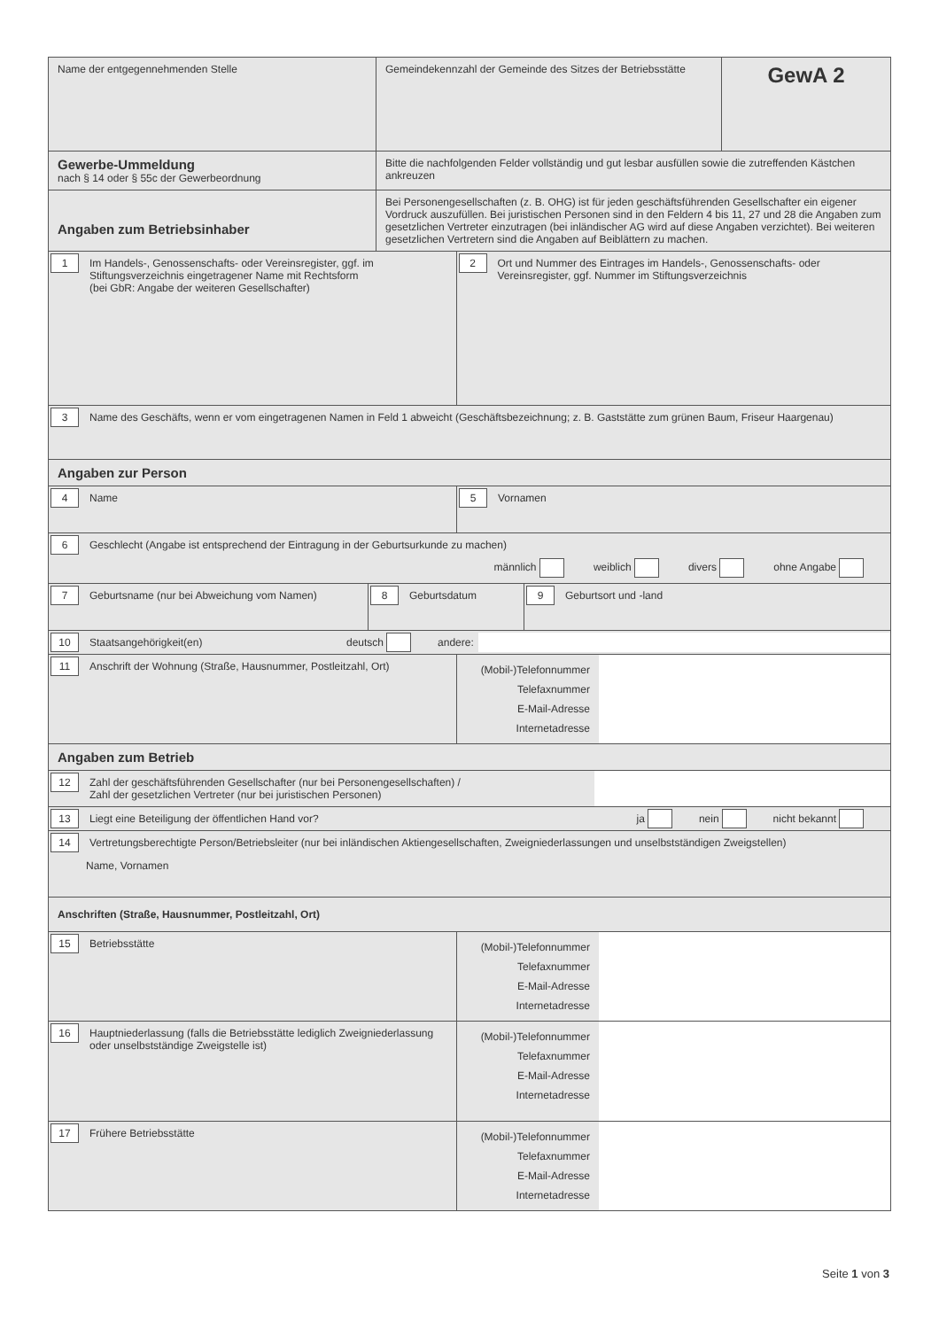Name der entgegennehmenden Stelle Gemeindekennzahl der Gemeinde des Sitzes der Betriebsstätte
GewA 2
Gewerbe-Ummeldung
nach § 14 oder § 55c der Gewerbeordnung
Bitte die nachfolgenden Felder vollständig und gut lesbar ausfüllen sowie die zutreffenden Kästchen ankreuzen
Angaben zum Betriebsinhaber
Bei Personengesellschaften (z. B. OHG) ist für jeden geschäftsführenden Gesellschafter ein eigener Vordruck auszufüllen. Bei juristischen Personen sind in den Feldern 4 bis 11, 27 und 28 die Angaben zum gesetzlichen Vertreter einzutragen (bei inländischer AG wird auf diese Angaben verzichtet). Bei weiteren gesetzlichen Vertretern sind die Angaben auf Beiblättern zu machen.
1 Im Handels-, Genossenschafts- oder Vereinsregister, ggf. im Stiftungsverzeichnis eingetragener Name mit Rechtsform
(bei GbR: Angabe der weiteren Gesellschafter)
2 Ort und Nummer des Eintrages im Handels-, Genossenschafts- oder Vereinsregister, ggf. Nummer im Stiftungsverzeichnis
3 Name des Geschäfts, wenn er vom eingetragenen Namen in Feld 1 abweicht (Geschäftsbezeichnung; z. B. Gaststätte zum grünen Baum, Friseur Haargenau)
Angaben zur Person
4 Name 5 Vornamen
6 Geschlecht (Angabe ist entsprechend der Eintragung in der Geburtsurkunde zu machen)
männlich weiblich divers ohne Angabe
7 Geburtsname (nur bei Abweichung vom Namen) 8 Geburtsdatum 9 Geburtsort und -land
10 Staatsangehörigkeit(en)
deutsch andere:
11 Anschrift der Wohnung (Straße, Hausnummer, Postleitzahl, Ort)
(Mobil-)Telefonnummer
Telefaxnummer
E-Mail-Adresse
Internetadresse
Angaben zum Betrieb
12 Zahl der geschäftsführenden Gesellschafter (nur bei Personengesellschaften) /
Zahl der gesetzlichen Vertreter (nur bei juristischen Personen)
13
Liegt eine Beteiligung der öffentlichen Hand vor?
ja nein nicht bekannt
14 Vertretungsberechtigte Person/Betriebsleiter (nur bei inländischen Aktiengesellschaften, Zweigniederlassungen und unselbstständigen Zweigstellen)
Name, Vornamen
Anschriften (Straße, Hausnummer, Postleitzahl, Ort)
15 Betriebsstätte
(Mobil-)Telefonnummer
Telefaxnummer
E-Mail-Adresse
Internetadresse
16 Hauptniederlassung (falls die Betriebsstätte lediglich Zweigniederlassung oder unselbstständige Zweigstelle ist)
(Mobil-)Telefonnummer
Telefaxnummer
E-Mail-Adresse
Internetadresse
17 Frühere Betriebsstätte
(Mobil-)Telefonnummer
Telefaxnummer
E-Mail-Adresse
Internetadresse
Seite 1 von 3